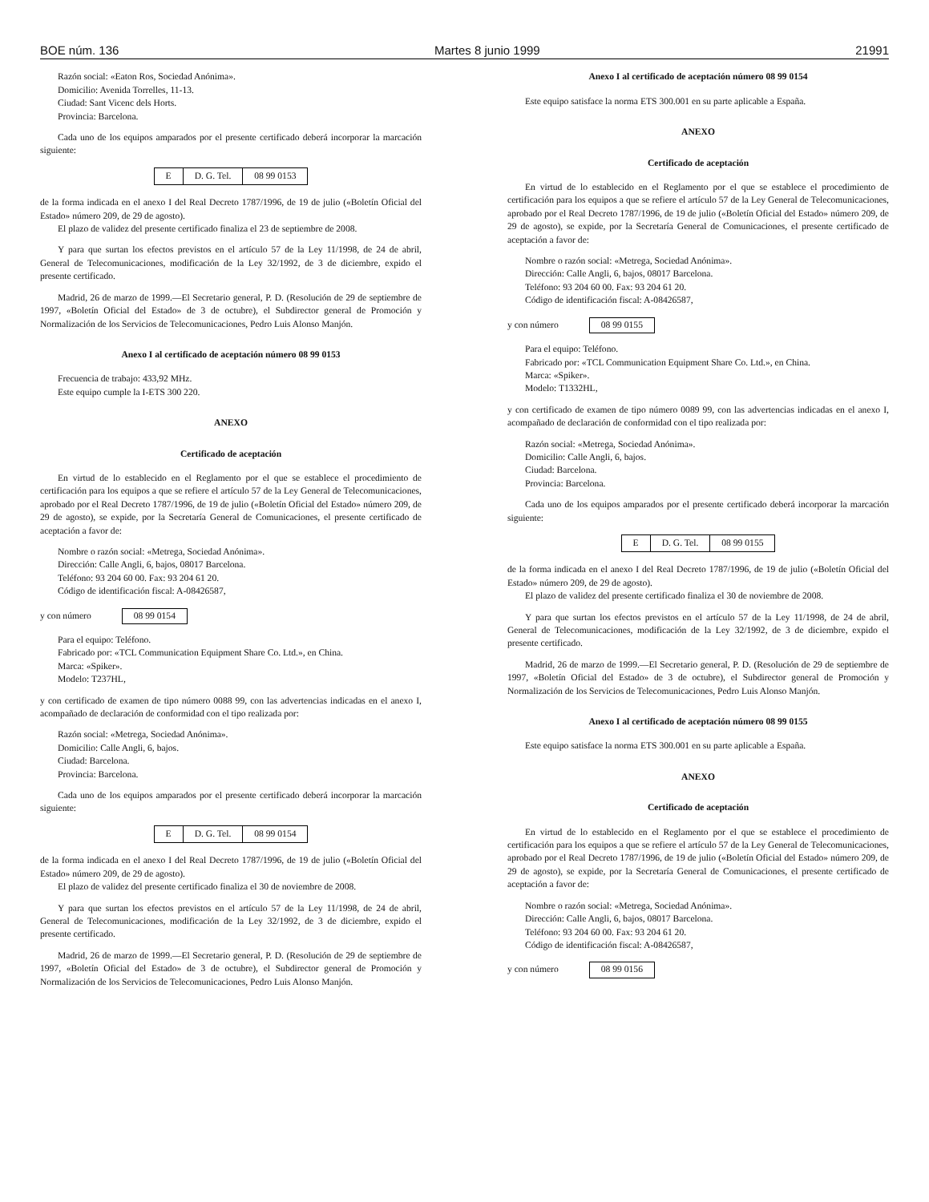BOE núm. 136 Martes 8 junio 1999 21991
Razón social: «Eaton Ros, Sociedad Anónima».
Domicilio: Avenida Torrelles, 11-13.
Ciudad: Sant Vicenc dels Horts.
Provincia: Barcelona.
Cada uno de los equipos amparados por el presente certificado deberá incorporar la marcación siguiente:
| E | D. G. Tel. | 08 99 0153 |
de la forma indicada en el anexo I del Real Decreto 1787/1996, de 19 de julio («Boletín Oficial del Estado» número 209, de 29 de agosto).
El plazo de validez del presente certificado finaliza el 23 de septiembre de 2008.
Y para que surtan los efectos previstos en el artículo 57 de la Ley 11/1998, de 24 de abril, General de Telecomunicaciones, modificación de la Ley 32/1992, de 3 de diciembre, expido el presente certificado.
Madrid, 26 de marzo de 1999.—El Secretario general, P. D. (Resolución de 29 de septiembre de 1997, «Boletín Oficial del Estado» de 3 de octubre), el Subdirector general de Promoción y Normalización de los Servicios de Telecomunicaciones, Pedro Luis Alonso Manjón.
Anexo I al certificado de aceptación número 08 99 0153
Frecuencia de trabajo: 433,92 MHz.
Este equipo cumple la I-ETS 300 220.
ANEXO
Certificado de aceptación
En virtud de lo establecido en el Reglamento por el que se establece el procedimiento de certificación para los equipos a que se refiere el artículo 57 de la Ley General de Telecomunicaciones, aprobado por el Real Decreto 1787/1996, de 19 de julio («Boletín Oficial del Estado» número 209, de 29 de agosto), se expide, por la Secretaría General de Comunicaciones, el presente certificado de aceptación a favor de:
Nombre o razón social: «Metrega, Sociedad Anónima».
Dirección: Calle Angli, 6, bajos, 08017 Barcelona.
Teléfono: 93 204 60 00. Fax: 93 204 61 20.
Código de identificación fiscal: A-08426587,
y con número 08 99 0154
Para el equipo: Teléfono.
Fabricado por: «TCL Communication Equipment Share Co. Ltd.», en China.
Marca: «Spiker».
Modelo: T237HL,
y con certificado de examen de tipo número 0088 99, con las advertencias indicadas en el anexo I, acompañado de declaración de conformidad con el tipo realizada por:
Razón social: «Metrega, Sociedad Anónima».
Domicilio: Calle Angli, 6, bajos.
Ciudad: Barcelona.
Provincia: Barcelona.
Cada uno de los equipos amparados por el presente certificado deberá incorporar la marcación siguiente:
| E | D. G. Tel. | 08 99 0154 |
de la forma indicada en el anexo I del Real Decreto 1787/1996, de 19 de julio («Boletín Oficial del Estado» número 209, de 29 de agosto).
El plazo de validez del presente certificado finaliza el 30 de noviembre de 2008.
Y para que surtan los efectos previstos en el artículo 57 de la Ley 11/1998, de 24 de abril, General de Telecomunicaciones, modificación de la Ley 32/1992, de 3 de diciembre, expido el presente certificado.
Madrid, 26 de marzo de 1999.—El Secretario general, P. D. (Resolución de 29 de septiembre de 1997, «Boletín Oficial del Estado» de 3 de octubre), el Subdirector general de Promoción y Normalización de los Servicios de Telecomunicaciones, Pedro Luis Alonso Manjón.
Anexo I al certificado de aceptación número 08 99 0154
Este equipo satisface la norma ETS 300.001 en su parte aplicable a España.
ANEXO
Certificado de aceptación
En virtud de lo establecido en el Reglamento por el que se establece el procedimiento de certificación para los equipos a que se refiere el artículo 57 de la Ley General de Telecomunicaciones, aprobado por el Real Decreto 1787/1996, de 19 de julio («Boletín Oficial del Estado» número 209, de 29 de agosto), se expide, por la Secretaría General de Comunicaciones, el presente certificado de aceptación a favor de:
Nombre o razón social: «Metrega, Sociedad Anónima».
Dirección: Calle Angli, 6, bajos, 08017 Barcelona.
Teléfono: 93 204 60 00. Fax: 93 204 61 20.
Código de identificación fiscal: A-08426587,
y con número 08 99 0155
Para el equipo: Teléfono.
Fabricado por: «TCL Communication Equipment Share Co. Ltd.», en China.
Marca: «Spiker».
Modelo: T1332HL,
y con certificado de examen de tipo número 0089 99, con las advertencias indicadas en el anexo I, acompañado de declaración de conformidad con el tipo realizada por:
Razón social: «Metrega, Sociedad Anónima».
Domicilio: Calle Angli, 6, bajos.
Ciudad: Barcelona.
Provincia: Barcelona.
Cada uno de los equipos amparados por el presente certificado deberá incorporar la marcación siguiente:
| E | D. G. Tel. | 08 99 0155 |
de la forma indicada en el anexo I del Real Decreto 1787/1996, de 19 de julio («Boletín Oficial del Estado» número 209, de 29 de agosto).
El plazo de validez del presente certificado finaliza el 30 de noviembre de 2008.
Y para que surtan los efectos previstos en el artículo 57 de la Ley 11/1998, de 24 de abril, General de Telecomunicaciones, modificación de la Ley 32/1992, de 3 de diciembre, expido el presente certificado.
Madrid, 26 de marzo de 1999.—El Secretario general, P. D. (Resolución de 29 de septiembre de 1997, «Boletín Oficial del Estado» de 3 de octubre), el Subdirector general de Promoción y Normalización de los Servicios de Telecomunicaciones, Pedro Luis Alonso Manjón.
Anexo I al certificado de aceptación número 08 99 0155
Este equipo satisface la norma ETS 300.001 en su parte aplicable a España.
ANEXO
Certificado de aceptación
En virtud de lo establecido en el Reglamento por el que se establece el procedimiento de certificación para los equipos a que se refiere el artículo 57 de la Ley General de Telecomunicaciones, aprobado por el Real Decreto 1787/1996, de 19 de julio («Boletín Oficial del Estado» número 209, de 29 de agosto), se expide, por la Secretaría General de Comunicaciones, el presente certificado de aceptación a favor de:
Nombre o razón social: «Metrega, Sociedad Anónima».
Dirección: Calle Angli, 6, bajos, 08017 Barcelona.
Teléfono: 93 204 60 00. Fax: 93 204 61 20.
Código de identificación fiscal: A-08426587,
y con número 08 99 0156